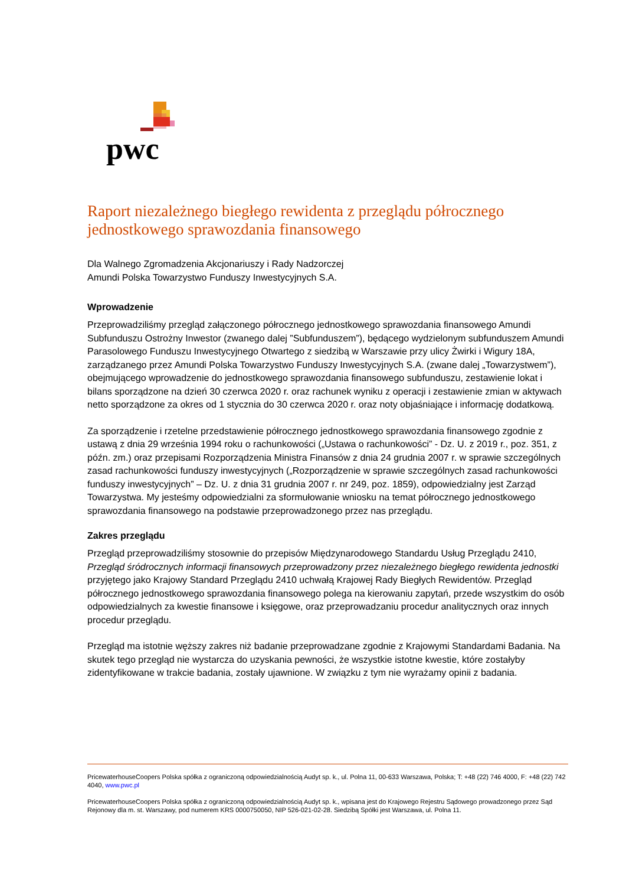pwc
Raport niezależnego biegłego rewidenta z przeglądu półrocznego jednostkowego sprawozdania finansowego
Dla Walnego Zgromadzenia Akcjonariuszy i Rady Nadzorczej
Amundi Polska Towarzystwo Funduszy Inwestycyjnych S.A.
Wprowadzenie
Przeprowadziliśmy przegląd załączonego półrocznego jednostkowego sprawozdania finansowego Amundi Subfunduszu Ostrożny Inwestor (zwanego dalej ”Subfunduszem”), będącego wydzielonym subfunduszem Amundi Parasolowego Funduszu Inwestycyjnego Otwartego z siedzibą w Warszawie przy ulicy Żwirki i Wigury 18A, zarządzanego przez Amundi Polska Towarzystwo Funduszy Inwestycyjnych S.A. (zwane dalej „Towarzystwem”), obejmującego wprowadzenie do jednostkowego sprawozdania finansowego subfunduszu, zestawienie lokat i bilans sporządzone na dzień 30 czerwca 2020 r. oraz rachunek wyniku z operacji i zestawienie zmian w aktywach netto sporządzone za okres od 1 stycznia do 30 czerwca 2020 r. oraz noty objaśniające i informację dodatkową.
Za sporządzenie i rzetelne przedstawienie półrocznego jednostkowego sprawozdania finansowego zgodnie z ustawą z dnia 29 września 1994 roku o rachunkowości („Ustawa o rachunkowości” - Dz. U. z 2019 r., poz. 351, z późn. zm.) oraz przepisami Rozporządzenia Ministra Finansów z dnia 24 grudnia 2007 r. w sprawie szczególnych zasad rachunkowości funduszy inwestycyjnych („Rozporządzenie w sprawie szczególnych zasad rachunkowości funduszy inwestycyjnych” – Dz. U. z dnia 31 grudnia 2007 r. nr 249, poz. 1859), odpowiedzialny jest Zarząd Towarzystwa. My jesteśmy odpowiedzialni za sformułowanie wniosku na temat półrocznego jednostkowego sprawozdania finansowego na podstawie przeprowadzonego przez nas przeglądu.
Zakres przeglądu
Przegląd przeprowadziliśmy stosownie do przepisów Międzynarodowego Standardu Usług Przeglądu 2410, Przegląd śródrocznych informacji finansowych przeprowadzony przez niezależnego biegłego rewidenta jednostki przyjętego jako Krajowy Standard Przeglądu 2410 uchwałą Krajowej Rady Biegłych Rewidentów. Przegląd półrocznego jednostkowego sprawozdania finansowego polega na kierowaniu zapytań, przede wszystkim do osób odpowiedzialnych za kwestie finansowe i księgowe, oraz przeprowadzaniu procedur analitycznych oraz innych procedur przeglądu.
Przegląd ma istotnie węższy zakres niż badanie przeprowadzane zgodnie z Krajowymi Standardami Badania. Na skutek tego przegląd nie wystarcza do uzyskania pewności, że wszystkie istotne kwestie, które zostałyby zidentyfikowane w trakcie badania, zostały ujawnione. W związku z tym nie wyrażamy opinii z badania.
PricewaterhouseCoopers Polska spółka z ograniczoną odpowiedzialnością Audyt sp. k., ul. Polna 11, 00-633 Warszawa, Polska; T: +48 (22) 746 4000, F: +48 (22) 742 4040, www.pwc.pl
PricewaterhouseCoopers Polska spółka z ograniczoną odpowiedzialnością Audyt sp. k., wpisana jest do Krajowego Rejestru Sądowego prowadzonego przez Sąd Rejonowy dla m. st. Warszawy, pod numerem KRS 0000750050, NIP 526-021-02-28. Siedzibą Spółki jest Warszawa, ul. Polna 11.